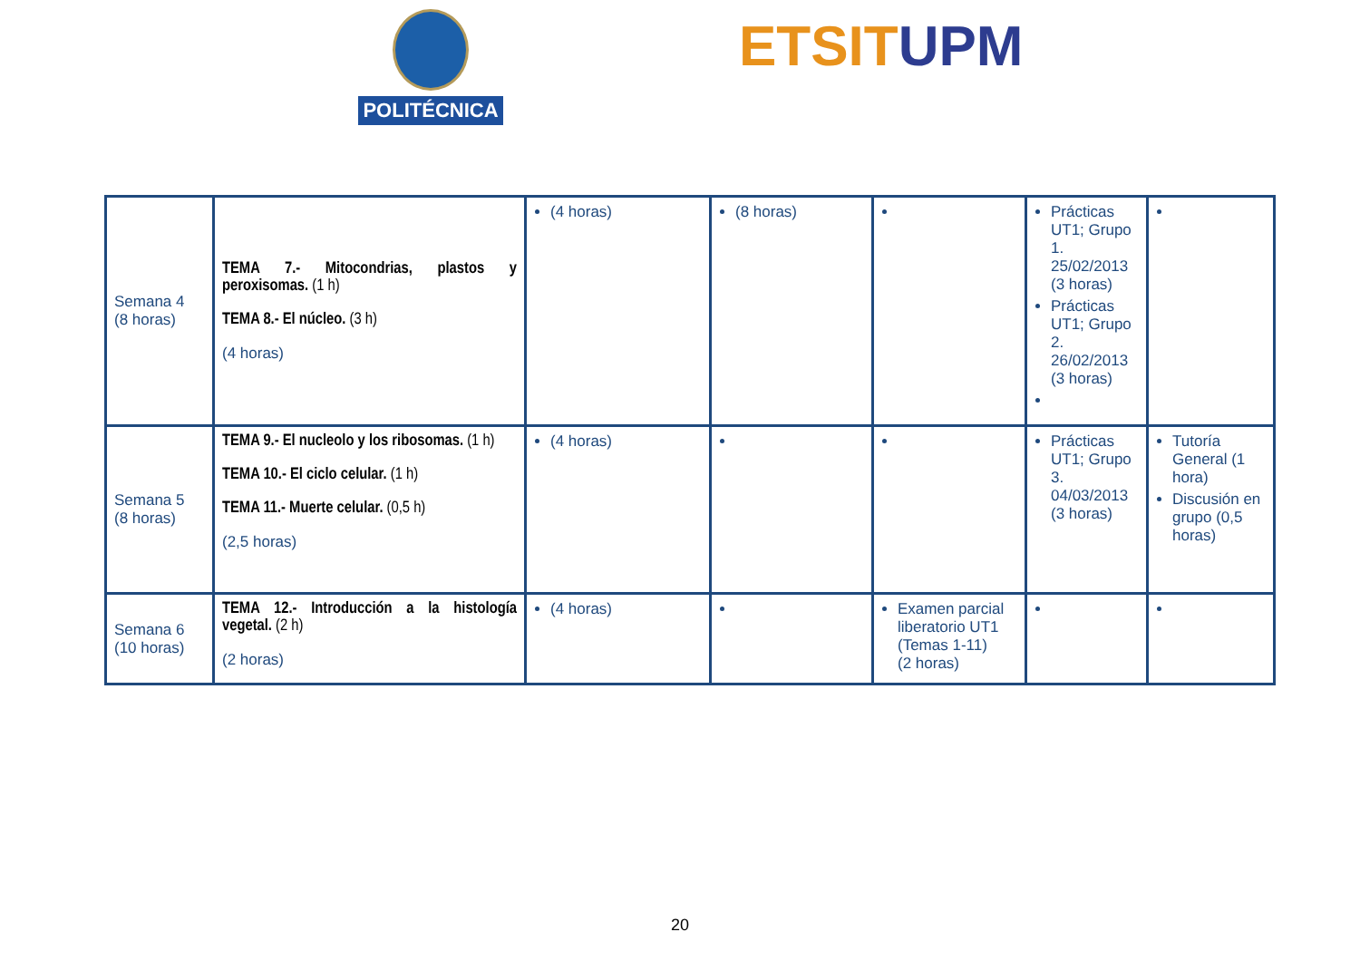POLITÉCNICA ETSIT UPM
| Semana 4 (8 horas) | TEMA 7.- Mitocondrias, plastos y peroxisomas. (1 h) TEMA 8.- El núcleo. (3 h) (4 horas) | (4 horas) | (8 horas) | | Prácticas UT1; Grupo 1. 25/02/2013 (3 horas) Prácticas UT1; Grupo 2. 26/02/2013 (3 horas) | |
| Semana 5 (8 horas) | TEMA 9.- El nucleolo y los ribosomas. (1 h) TEMA 10.- El ciclo celular. (1 h) TEMA 11.- Muerte celular. (0,5 h) (2,5 horas) | (4 horas) | | | Prácticas UT1; Grupo 3. 04/03/2013 (3 horas) | Tutoría General (1 hora) Discusión en grupo (0,5 horas) |
| Semana 6 (10 horas) | TEMA 12.- Introducción a la histología vegetal. (2 h) (2 horas) | (4 horas) | | Examen parcial liberatorio UT1 (Temas 1-11) (2 horas) | | |
20